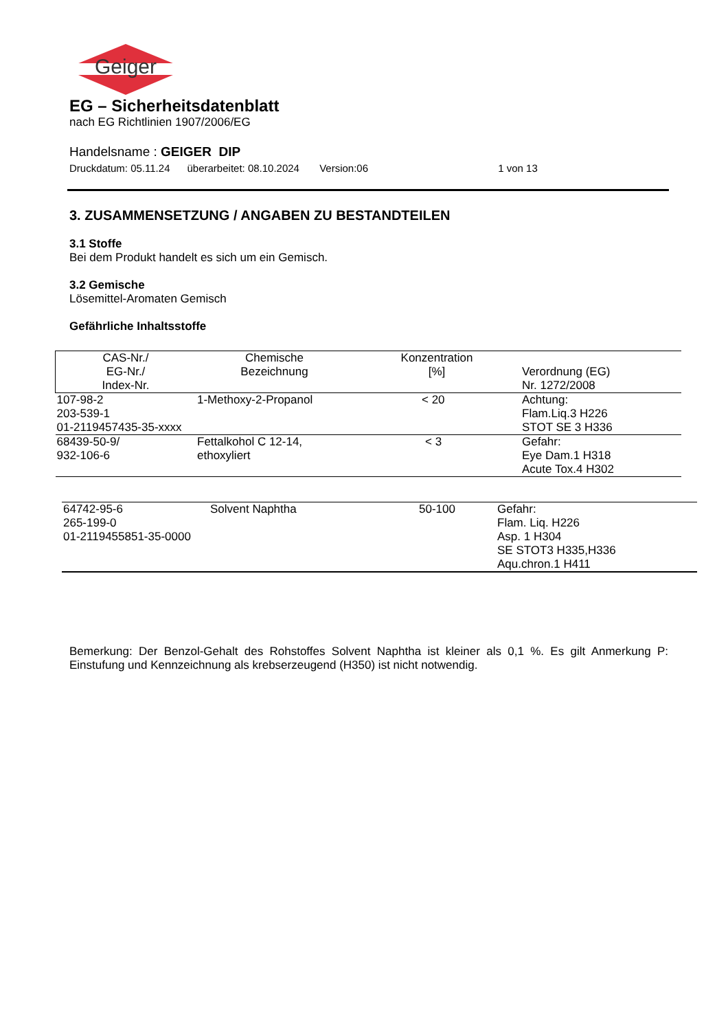Geiger
EG – Sicherheitsdatenblatt
nach EG Richtlinien 1907/2006/EG
Handelsname : GEIGER DIP
Druckdatum: 05.11.24 überarbeitet: 08.10.2024 Version:06 1 von 13
3. ZUSAMMENSETZUNG / ANGABEN ZU BESTANDTEILEN
3.1 Stoffe
Bei dem Produkt handelt es sich um ein Gemisch.
3.2 Gemische
Lösemittel-Aromaten Gemisch
Gefährliche Inhaltsstoffe
| CAS-Nr./ EG-Nr./ Index-Nr. | Chemische Bezeichnung | Konzentration [%] | Verordnung (EG) Nr. 1272/2008 |
| --- | --- | --- | --- |
| 107-98-2 203-539-1 01-2119457435-35-xxxx | 1-Methoxy-2-Propanol | < 20 | Achtung: Flam.Liq.3 H226 STOT SE 3 H336 |
| 68439-50-9/ 932-106-6 | Fettalkohol C 12-14, ethoxyliert | < 3 | Gefahr: Eye Dam.1 H318 Acute Tox.4 H302 |
| 64742-95-6 265-199-0 01-2119455851-35-0000 | Solvent Naphtha | 50-100 | Gefahr: Flam. Liq. H226 Asp. 1 H304 SE STOT3 H335,H336 Aqu.chron.1 H411 |
Bemerkung: Der Benzol-Gehalt des Rohstoffes Solvent Naphtha ist kleiner als 0,1 %. Es gilt Anmerkung P: Einstufung und Kennzeichnung als krebserzeugend (H350) ist nicht notwendig.